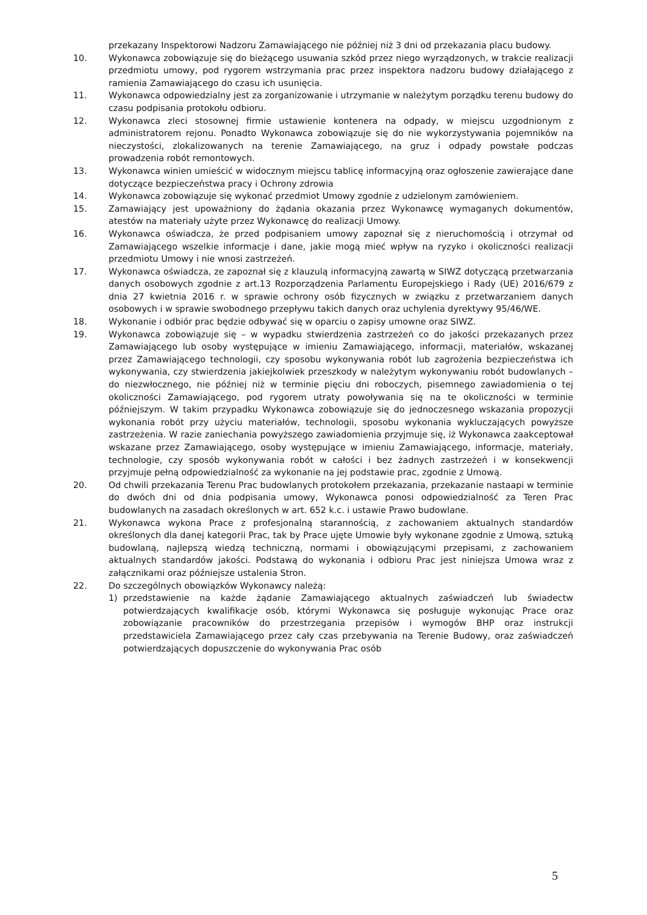przekazany Inspektorowi Nadzoru Zamawiającego nie później niż 3 dni od przekazania placu budowy.
10. Wykonawca zobowiązuje się do bieżącego usuwania szkód przez niego wyrządzonych, w trakcie realizacji przedmiotu umowy, pod rygorem wstrzymania prac przez inspektora nadzoru budowy działającego z ramienia Zamawiającego do czasu ich usunięcia.
11. Wykonawca odpowiedzialny jest za zorganizowanie i utrzymanie w należytym porządku terenu budowy do czasu podpisania protokołu odbioru.
12. Wykonawca zleci stosownej firmie ustawienie kontenera na odpady, w miejscu uzgodnionym z administratorem rejonu. Ponadto Wykonawca zobowiązuje się do nie wykorzystywania pojemników na nieczystości, zlokalizowanych na terenie Zamawiającego, na gruz i odpady powstałe podczas prowadzenia robót remontowych.
13. Wykonawca winien umieścić w widocznym miejscu tablicę informacyjną oraz ogłoszenie zawierające dane dotyczące bezpieczeństwa pracy i Ochrony zdrowia
14. Wykonawca zobowiązuje się wykonać przedmiot Umowy zgodnie z udzielonym zamówieniem.
15. Zamawiający jest upoważniony do żądania okazania przez Wykonawcę wymaganych dokumentów, atestów na materiały użyte przez Wykonawcę do realizacji Umowy.
16. Wykonawca oświadcza, że przed podpisaniem umowy zapoznał się z nieruchomością i otrzymał od Zamawiającego wszelkie informacje i dane, jakie mogą mieć wpływ na ryzyko i okoliczności realizacji przedmiotu Umowy i nie wnosi zastrzeżeń.
17. Wykonawca oświadcza, ze zapoznał się z klauzulą informacyjną zawartą w SIWZ dotyczącą przetwarzania danych osobowych zgodnie z art.13 Rozporządzenia Parlamentu Europejskiego i Rady (UE) 2016/679 z dnia 27 kwietnia 2016 r. w sprawie ochrony osób fizycznych w związku z przetwarzaniem danych osobowych i w sprawie swobodnego przepływu takich danych oraz uchylenia dyrektywy 95/46/WE.
18. Wykonanie i odbiór prac będzie odbywać się w oparciu o zapisy umowne oraz SIWZ.
19. Wykonawca zobowiązuje się – w wypadku stwierdzenia zastrzeżeń co do jakości przekazanych przez Zamawiającego lub osoby występujące w imieniu Zamawiającego, informacji, materiałów, wskazanej przez Zamawiającego technologii, czy sposobu wykonywania robót lub zagrożenia bezpieczeństwa ich wykonywania, czy stwierdzenia jakiejkolwiek przeszkody w należytym wykonywaniu robót budowlanych – do niezwłocznego, nie później niż w terminie pięciu dni roboczych, pisemnego zawiadomienia o tej okoliczności Zamawiającego, pod rygorem utraty powoływania się na te okoliczności w terminie późniejszym. W takim przypadku Wykonawca zobowiązuje się do jednoczesnego wskazania propozycji wykonania robót przy użyciu materiałów, technologii, sposobu wykonania wykluczających powyższe zastrzeżenia. W razie zaniechania powyższego zawiadomienia przyjmuje się, iż Wykonawca zaakceptował wskazane przez Zamawiającego, osoby występujące w imieniu Zamawiającego, informacje, materiały, technologie, czy sposób wykonywania robót w całości i bez żadnych zastrzeżeń i w konsekwencji przyjmuje pełną odpowiedzialność za wykonanie na jej podstawie prac, zgodnie z Umową.
20. Od chwili przekazania Terenu Prac budowlanych protokołem przekazania, przekazanie nastaapi w terminie do dwóch dni od dnia podpisania umowy, Wykonawca ponosi odpowiedzialność za Teren Prac budowlanych na zasadach określonych w art. 652 k.c. i ustawie Prawo budowlane.
21. Wykonawca wykona Prace z profesjonalną starannością, z zachowaniem aktualnych standardów określonych dla danej kategorii Prac, tak by Prace ujęte Umowie były wykonane zgodnie z Umową, sztuką budowlaną, najlepszą wiedzą techniczną, normami i obowiązującymi przepisami, z zachowaniem aktualnych standardów jakości. Podstawą do wykonania i odbioru Prac jest niniejsza Umowa wraz z załącznikami oraz późniejsze ustalenia Stron.
22. Do szczególnych obowiązków Wykonawcy należą:
1) przedstawienie na każde żądanie Zamawiającego aktualnych zaświadczeń lub świadectw potwierdzających kwalifikacje osób, którymi Wykonawca się posługuje wykonując Prace oraz zobowiązanie pracowników do przestrzegania przepisów i wymogów BHP oraz instrukcji przedstawiciela Zamawiającego przez cały czas przebywania na Terenie Budowy, oraz zaświadczeń potwierdzających dopuszczenie do wykonywania Prac osób
5